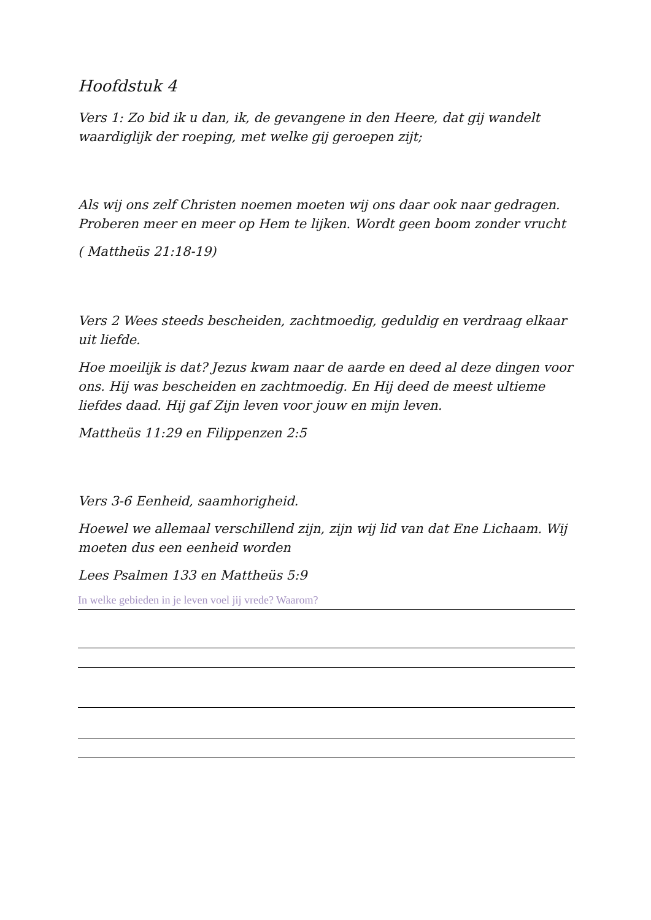Hoofdstuk 4
Vers 1: Zo bid ik u dan, ik, de gevangene in den Heere, dat gij wandelt waardiglijk der roeping, met welke gij geroepen zijt;
Als wij ons zelf Christen noemen moeten wij ons daar ook naar gedragen. Proberen meer en meer op Hem te lijken. Wordt geen boom zonder vrucht
( Mattheüs 21:18-19)
Vers 2 Wees steeds bescheiden, zachtmoedig, geduldig en verdraag elkaar uit liefde.
Hoe moeilijk is dat? Jezus kwam naar de aarde en deed al deze dingen voor ons. Hij was bescheiden en zachtmoedig. En Hij deed de meest ultieme liefdes daad. Hij gaf Zijn leven voor jouw en mijn leven.
Mattheüs 11:29 en Filippenzen 2:5
Vers 3-6 Eenheid, saamhorigheid.
Hoewel we allemaal verschillend zijn, zijn wij lid van dat Ene Lichaam. Wij moeten dus een eenheid worden
Lees Psalmen 133 en Mattheüs 5:9
In welke gebieden in je leven voel jij vrede? Waarom?